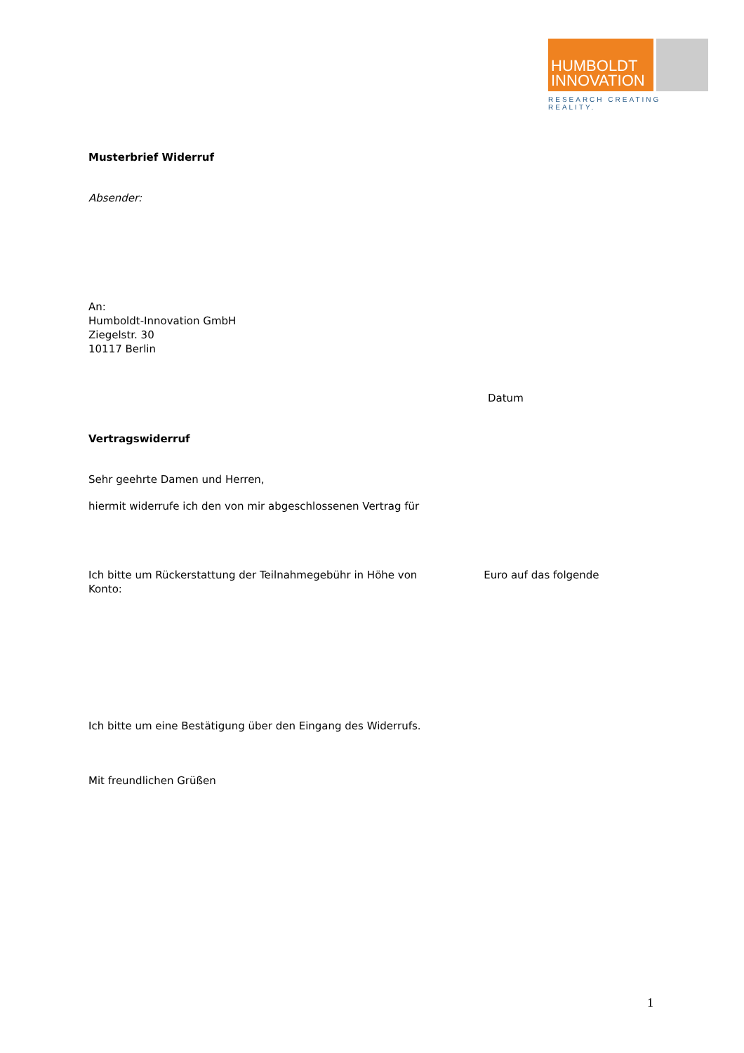HUMBOLDT
INNOVATION
RESEARCH CREATING REALITY.
Musterbrief Widerruf
Absender:
An:
Humboldt-Innovation GmbH
Ziegelstr. 30
10117 Berlin
Datum
Vertragswiderruf
Sehr geehrte Damen und Herren,
hiermit widerrufe ich den von mir abgeschlossenen Vertrag für
Ich bitte um Rückerstattung der Teilnahmegebühr in Höhe von Euro auf das folgende
Konto:
Ich bitte um eine Bestätigung über den Eingang des Widerrufs.
Mit freundlichen Grüßen
1